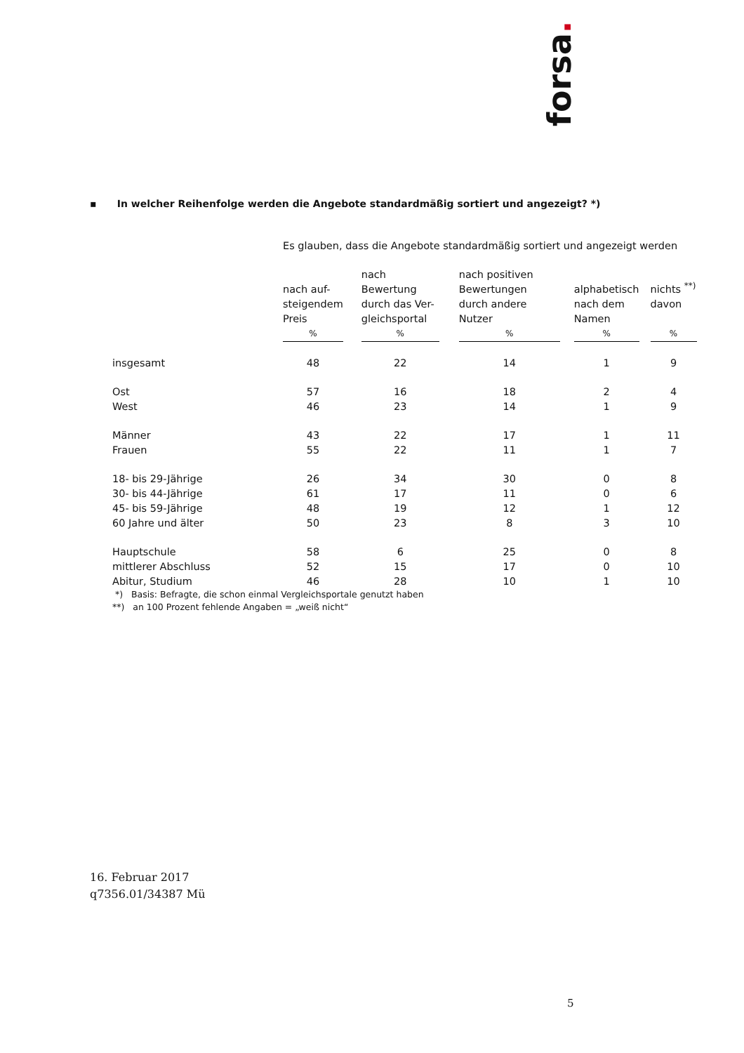forsa.
▪ In welcher Reihenfolge werden die Angebote standardmäßig sortiert und angezeigt? *)
| | Es glauben, dass die Angebote standardmäßig sortiert und angezeigt werden | | | | | | | | |
| | nach auf- steigendem Preis | | nach Bewertung durch das Ver- gleichsportal | | nach positiven Bewertungen durch andere Nutzer | | alphabetisch nach dem Namen | | nichts <sup>**)</sup> davon |
| | % | | % | | % | | % | | % |
| insgesamt | 48 | | 22 | | 14 | | 1 | | 9 |
| Ost | 57 | | 16 | | 18 | | 2 | | 4 |
| West | 46 | | 23 | | 14 | | 1 | | 9 |
| Männer | 43 | | 22 | | 17 | | 1 | | 11 |
| Frauen | 55 | | 22 | | 11 | | 1 | | 7 |
| 18- bis 29-Jährige | 26 | | 34 | | 30 | | 0 | | 8 |
| 30- bis 44-Jährige | 61 | | 17 | | 11 | | 0 | | 6 |
| 45- bis 59-Jährige | 48 | | 19 | | 12 | | 1 | | 12 |
| 60 Jahre und älter | 50 | | 23 | | 8 | | 3 | | 10 |
| Hauptschule | 58 | | 6 | | 25 | | 0 | | 8 |
| mittlerer Abschluss | 52 | | 15 | | 17 | | 0 | | 10 |
| Abitur, Studium | 46 | | 28 | | 10 | | 1 | | 10 |
*) Basis: Befragte, die schon einmal Vergleichsportale genutzt haben
**) an 100 Prozent fehlende Angaben = „weiß nicht“
16. Februar 2017
q7356.01/34387 Mü
5